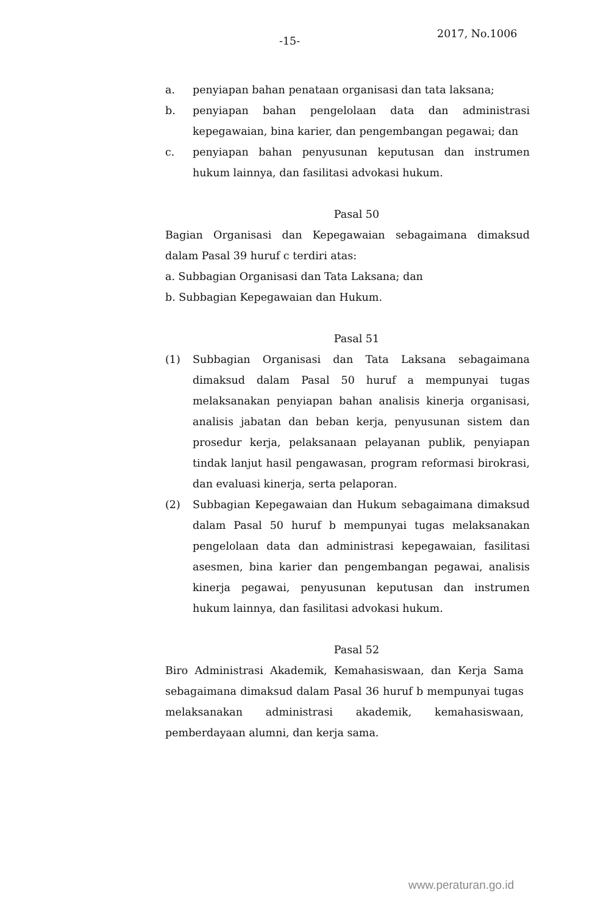-15-
2017, No.1006
a. penyiapan bahan penataan organisasi dan tata laksana;
b. penyiapan bahan pengelolaan data dan administrasi kepegawaian, bina karier, dan pengembangan pegawai; dan
c. penyiapan bahan penyusunan keputusan dan instrumen hukum lainnya, dan fasilitasi advokasi hukum.
Pasal 50
Bagian Organisasi dan Kepegawaian sebagaimana dimaksud dalam Pasal 39 huruf c terdiri atas:
a. Subbagian Organisasi dan Tata Laksana; dan
b. Subbagian Kepegawaian dan Hukum.
Pasal 51
(1) Subbagian Organisasi dan Tata Laksana sebagaimana dimaksud dalam Pasal 50 huruf a mempunyai tugas melaksanakan penyiapan bahan analisis kinerja organisasi, analisis jabatan dan beban kerja, penyusunan sistem dan prosedur kerja, pelaksanaan pelayanan publik, penyiapan tindak lanjut hasil pengawasan, program reformasi birokrasi, dan evaluasi kinerja, serta pelaporan.
(2) Subbagian Kepegawaian dan Hukum sebagaimana dimaksud dalam Pasal 50 huruf b mempunyai tugas melaksanakan pengelolaan data dan administrasi kepegawaian, fasilitasi asesmen, bina karier dan pengembangan pegawai, analisis kinerja pegawai, penyusunan keputusan dan instrumen hukum lainnya, dan fasilitasi advokasi hukum.
Pasal 52
Biro Administrasi Akademik, Kemahasiswaan, dan Kerja Sama sebagaimana dimaksud dalam Pasal 36 huruf b mempunyai tugas melaksanakan administrasi akademik, kemahasiswaan, pemberdayaan alumni, dan kerja sama.
www.peraturan.go.id